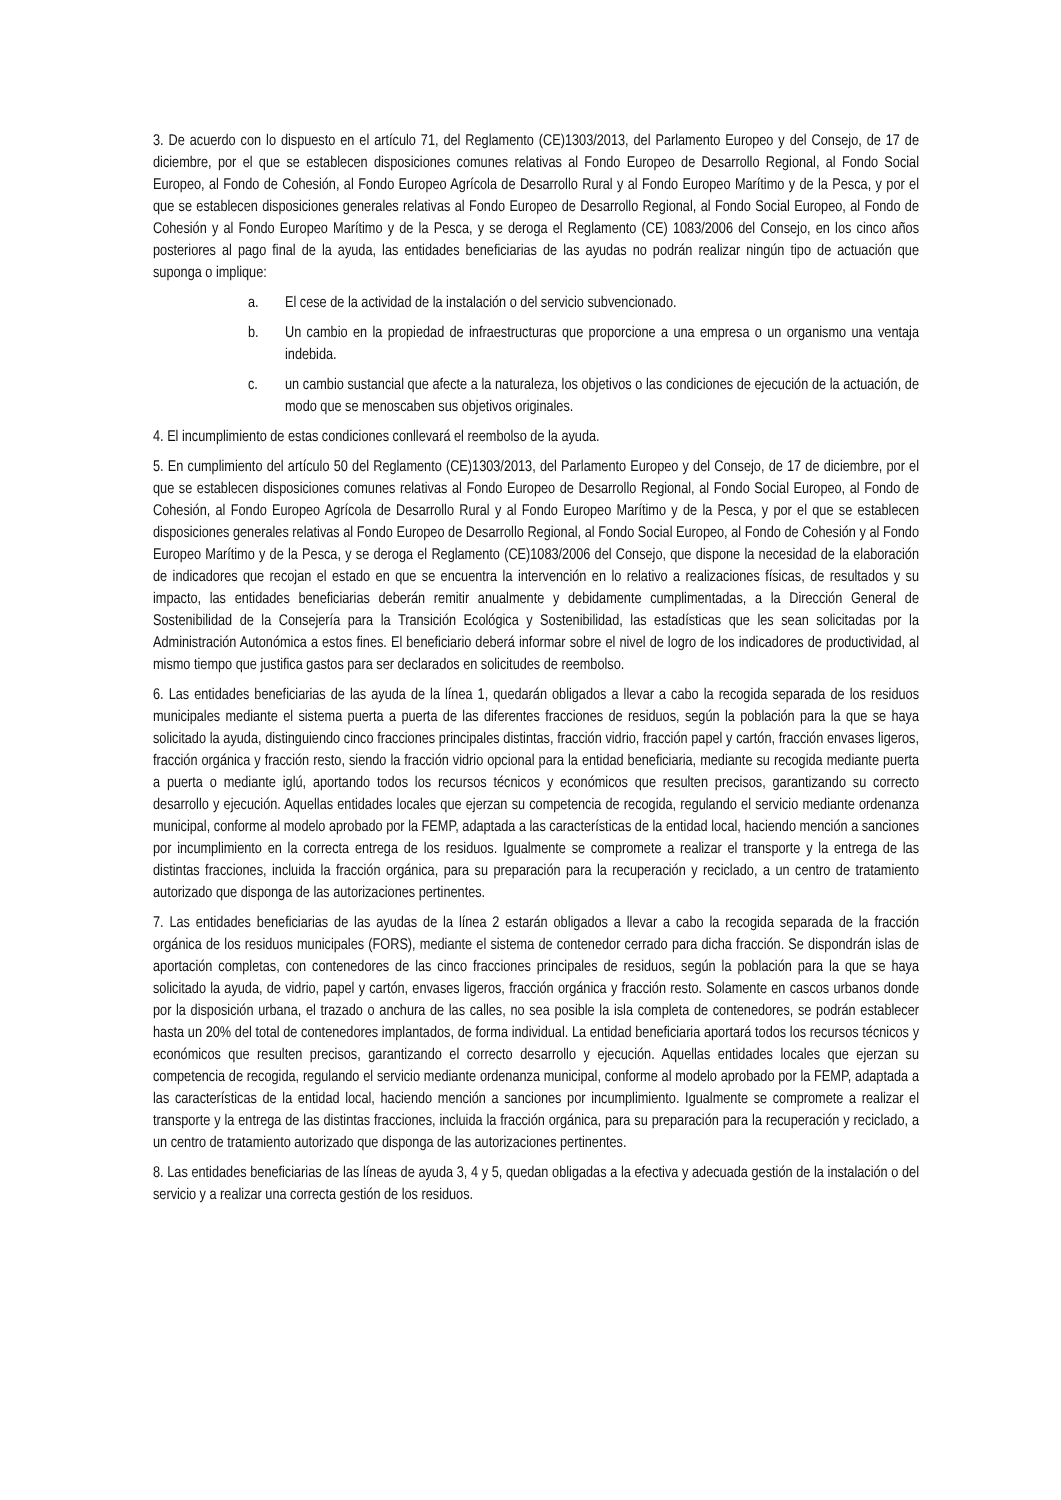3. De acuerdo con lo dispuesto en el artículo 71, del Reglamento (CE)1303/2013, del Parlamento Europeo y del Consejo, de 17 de diciembre, por el que se establecen disposiciones comunes relativas al Fondo Europeo de Desarrollo Regional, al Fondo Social Europeo, al Fondo de Cohesión, al Fondo Europeo Agrícola de Desarrollo Rural y al Fondo Europeo Marítimo y de la Pesca, y por el que se establecen disposiciones generales relativas al Fondo Europeo de Desarrollo Regional, al Fondo Social Europeo, al Fondo de Cohesión y al Fondo Europeo Marítimo y de la Pesca, y se deroga el Reglamento (CE) 1083/2006 del Consejo, en los cinco años posteriores al pago final de la ayuda, las entidades beneficiarias de las ayudas no podrán realizar ningún tipo de actuación que suponga o implique:
a. El cese de la actividad de la instalación o del servicio subvencionado.
b. Un cambio en la propiedad de infraestructuras que proporcione a una empresa o un organismo una ventaja indebida.
c. un cambio sustancial que afecte a la naturaleza, los objetivos o las condiciones de ejecución de la actuación, de modo que se menoscaben sus objetivos originales.
4. El incumplimiento de estas condiciones conllevará el reembolso de la ayuda.
5. En cumplimiento del artículo 50 del Reglamento (CE)1303/2013, del Parlamento Europeo y del Consejo, de 17 de diciembre, por el que se establecen disposiciones comunes relativas al Fondo Europeo de Desarrollo Regional, al Fondo Social Europeo, al Fondo de Cohesión, al Fondo Europeo Agrícola de Desarrollo Rural y al Fondo Europeo Marítimo y de la Pesca, y por el que se establecen disposiciones generales relativas al Fondo Europeo de Desarrollo Regional, al Fondo Social Europeo, al Fondo de Cohesión y al Fondo Europeo Marítimo y de la Pesca, y se deroga el Reglamento (CE)1083/2006 del Consejo, que dispone la necesidad de la elaboración de indicadores que recojan el estado en que se encuentra la intervención en lo relativo a realizaciones físicas, de resultados y su impacto, las entidades beneficiarias deberán remitir anualmente y debidamente cumplimentadas, a la Dirección General de Sostenibilidad de la Consejería para la Transición Ecológica y Sostenibilidad, las estadísticas que les sean solicitadas por la Administración Autonómica a estos fines. El beneficiario deberá informar sobre el nivel de logro de los indicadores de productividad, al mismo tiempo que justifica gastos para ser declarados en solicitudes de reembolso.
6. Las entidades beneficiarias de las ayuda de la línea 1, quedarán obligados a llevar a cabo la recogida separada de los residuos municipales mediante el sistema puerta a puerta de las diferentes fracciones de residuos, según la población para la que se haya solicitado la ayuda, distinguiendo cinco fracciones principales distintas, fracción vidrio, fracción papel y cartón, fracción envases ligeros, fracción orgánica y fracción resto, siendo la fracción vidrio opcional para la entidad beneficiaria, mediante su recogida mediante puerta a puerta o mediante iglú, aportando todos los recursos técnicos y económicos que resulten precisos, garantizando su correcto desarrollo y ejecución. Aquellas entidades locales que ejerzan su competencia de recogida, regulando el servicio mediante ordenanza municipal, conforme al modelo aprobado por la FEMP, adaptada a las características de la entidad local, haciendo mención a sanciones por incumplimiento en la correcta entrega de los residuos. Igualmente se compromete a realizar el transporte y la entrega de las distintas fracciones, incluida la fracción orgánica, para su preparación para la recuperación y reciclado, a un centro de tratamiento autorizado que disponga de las autorizaciones pertinentes.
7. Las entidades beneficiarias de las ayudas de la línea 2 estarán obligados a llevar a cabo la recogida separada de la fracción orgánica de los residuos municipales (FORS), mediante el sistema de contenedor cerrado para dicha fracción. Se dispondrán islas de aportación completas, con contenedores de las cinco fracciones principales de residuos, según la población para la que se haya solicitado la ayuda, de vidrio, papel y cartón, envases ligeros, fracción orgánica y fracción resto. Solamente en cascos urbanos donde por la disposición urbana, el trazado o anchura de las calles, no sea posible la isla completa de contenedores, se podrán establecer hasta un 20% del total de contenedores implantados, de forma individual. La entidad beneficiaria aportará todos los recursos técnicos y económicos que resulten precisos, garantizando el correcto desarrollo y ejecución. Aquellas entidades locales que ejerzan su competencia de recogida, regulando el servicio mediante ordenanza municipal, conforme al modelo aprobado por la FEMP, adaptada a las características de la entidad local, haciendo mención a sanciones por incumplimiento. Igualmente se compromete a realizar el transporte y la entrega de las distintas fracciones, incluida la fracción orgánica, para su preparación para la recuperación y reciclado, a un centro de tratamiento autorizado que disponga de las autorizaciones pertinentes.
8. Las entidades beneficiarias de las líneas de ayuda 3, 4 y 5, quedan obligadas a la efectiva y adecuada gestión de la instalación o del servicio y a realizar una correcta gestión de los residuos.